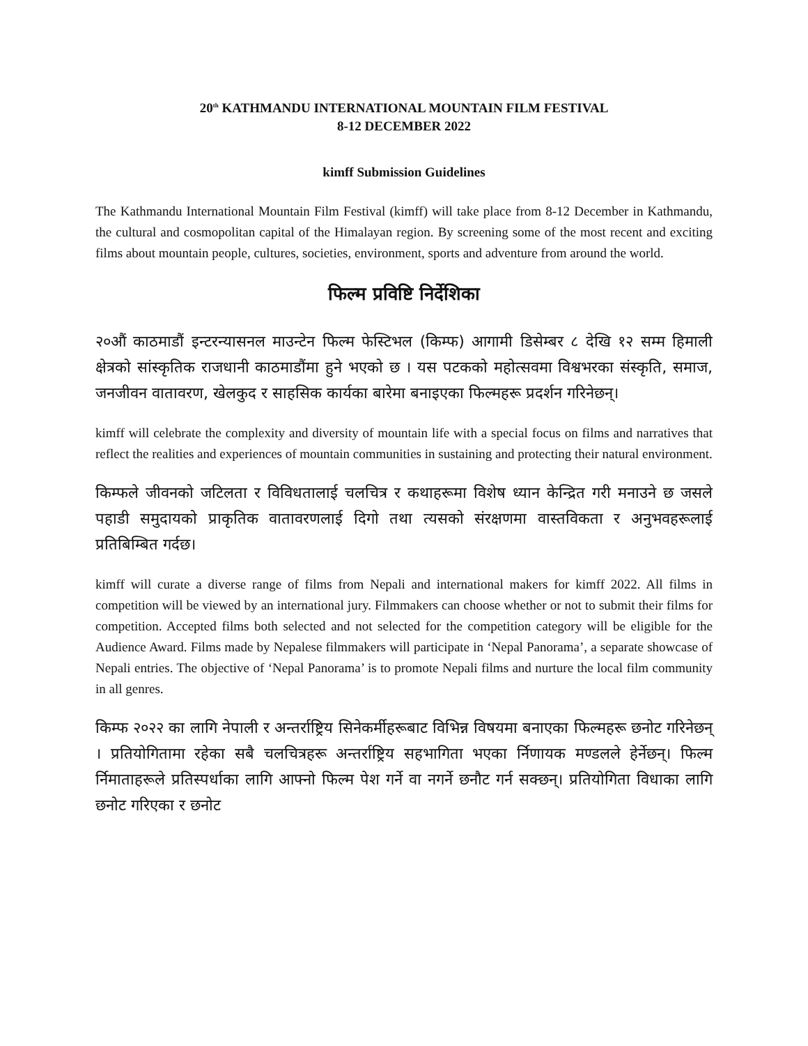20<sup>th</sup> KATHMANDU INTERNATIONAL MOUNTAIN FILM FESTIVAL
8-12 DECEMBER 2022
kimff Submission Guidelines
The Kathmandu International Mountain Film Festival (kimff) will take place from 8-12 December in Kathmandu, the cultural and cosmopolitan capital of the Himalayan region. By screening some of the most recent and exciting films about mountain people, cultures, societies, environment, sports and adventure from around the world.
फिल्म प्रविष्टि निर्देशिका
२०औं काठमाडौं इन्टरन्यासनल माउन्टेन फिल्म फेस्टिभल (किम्फ) आगामी डिसेम्बर ८ देखि १२ सम्म हिमाली क्षेत्रको सांस्कृतिक राजधानी काठमाडौंमा हुने भएको छ । यस पटकको महोत्सवमा विश्वभरका संस्कृति, समाज, जनजीवन वातावरण, खेलकुद र साहसिक कार्यका बारेमा बनाइएका फिल्महरू प्रदर्शन गरिनेछन्।
kimff will celebrate the complexity and diversity of mountain life with a special focus on films and narratives that reflect the realities and experiences of mountain communities in sustaining and protecting their natural environment.
किम्फले जीवनको जटिलता र विविधतालाई चलचित्र र कथाहरूमा विशेष ध्यान केन्द्रित गरी मनाउने छ जसले पहाडी समुदायको प्राकृतिक वातावरणलाई दिगो तथा त्यसको संरक्षणमा वास्तविकता र अनुभवहरूलाई प्रतिबिम्बित गर्दछ।
kimff will curate a diverse range of films from Nepali and international makers for kimff 2022. All films in competition will be viewed by an international jury. Filmmakers can choose whether or not to submit their films for competition. Accepted films both selected and not selected for the competition category will be eligible for the Audience Award. Films made by Nepalese filmmakers will participate in ‘Nepal Panorama’, a separate showcase of Nepali entries. The objective of ‘Nepal Panorama’ is to promote Nepali films and nurture the local film community in all genres.
किम्फ २०२२ का लागि नेपाली र अन्तर्राष्ट्रिय सिनेकर्मीहरूबाट विभिन्न विषयमा बनाएका फिल्महरू छनोट गरिनेछन् । प्रतियोगितामा रहेका सबै चलचित्रहरू अन्तर्राष्ट्रिय सहभागिता भएका र्निणायक मण्डलले हेर्नेछन्। फिल्म र्निमाताहरूले प्रतिस्पर्धाका लागि आफ्नो फिल्म पेश गर्ने वा नगर्ने छनौट गर्न सक्छन्। प्रतियोगिता विधाका लागि छनोट गरिएका र छनोट